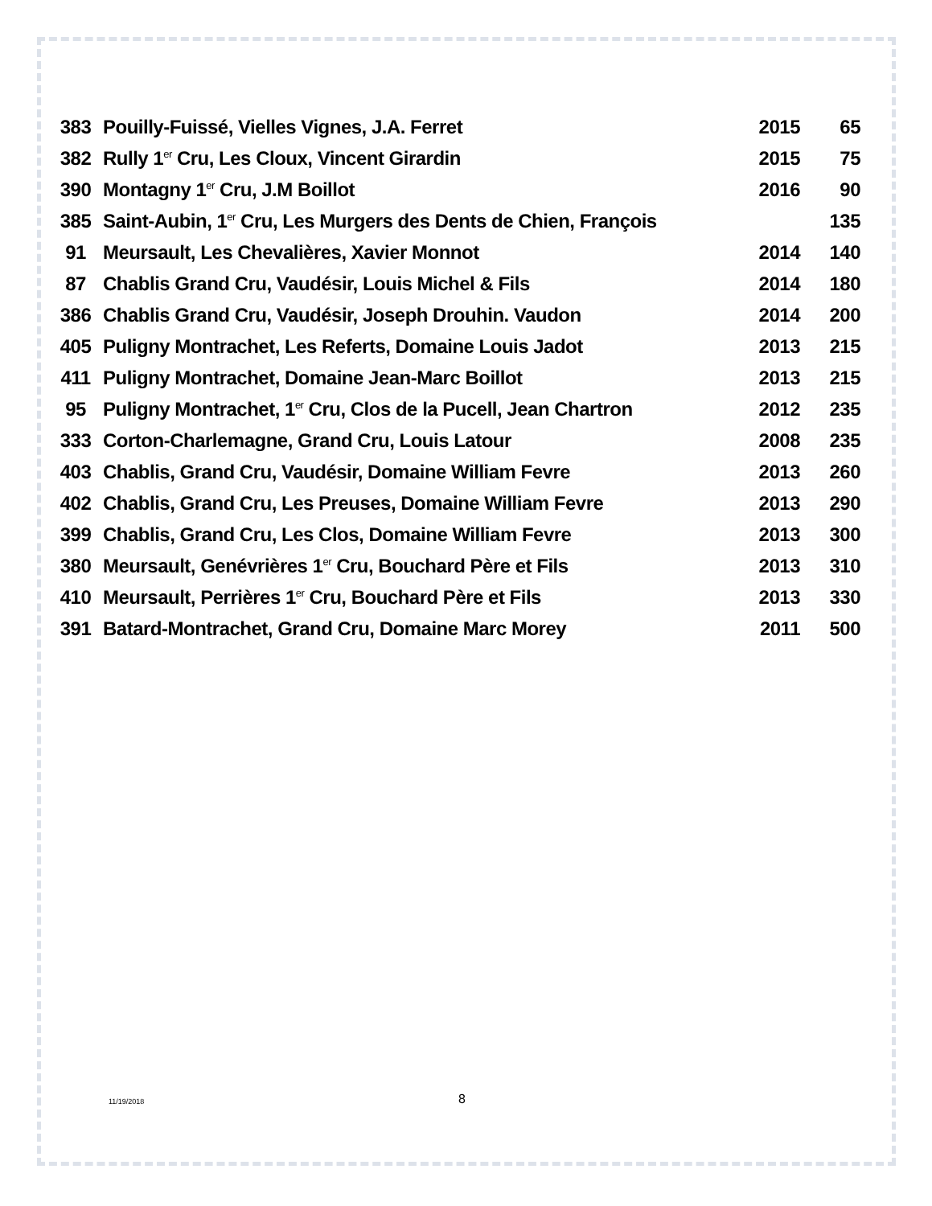| 383 | Pouilly-Fuissé, Vielles Vignes, J.A. Ferret | 2015 | 65 |
| 382 | Rully 1<sup>er</sup> Cru, Les Cloux, Vincent Girardin | 2015 | 75 |
| 390 | Montagny 1<sup>er</sup> Cru, J.M Boillot | 2016 | 90 |
| 385 | Saint-Aubin, 1<sup>er</sup> Cru, Les Murgers des Dents de Chien, François | | 135 |
| 91 | Meursault, Les Chevalières, Xavier Monnot | 2014 | 140 |
| 87 | Chablis Grand Cru, Vaudésir, Louis Michel & Fils | 2014 | 180 |
| 386 | Chablis Grand Cru, Vaudésir, Joseph Drouhin. Vaudon | 2014 | 200 |
| 405 | Puligny Montrachet, Les Referts, Domaine Louis Jadot | 2013 | 215 |
| 411 | Puligny Montrachet, Domaine Jean-Marc Boillot | 2013 | 215 |
| 95 | Puligny Montrachet, 1<sup>er</sup> Cru, Clos de la Pucell, Jean Chartron | 2012 | 235 |
| 333 | Corton-Charlemagne, Grand Cru, Louis Latour | 2008 | 235 |
| 403 | Chablis, Grand Cru, Vaudésir, Domaine William Fevre | 2013 | 260 |
| 402 | Chablis, Grand Cru, Les Preuses, Domaine William Fevre | 2013 | 290 |
| 399 | Chablis, Grand Cru, Les Clos, Domaine William Fevre | 2013 | 300 |
| 380 | Meursault, Genévrières 1<sup>er</sup> Cru, Bouchard Père et Fils | 2013 | 310 |
| 410 | Meursault, Perrières 1<sup>er</sup> Cru, Bouchard Père et Fils | 2013 | 330 |
| 391 | Batard-Montrachet, Grand Cru, Domaine Marc Morey | 2011 | 500 |
11/19/2018 8